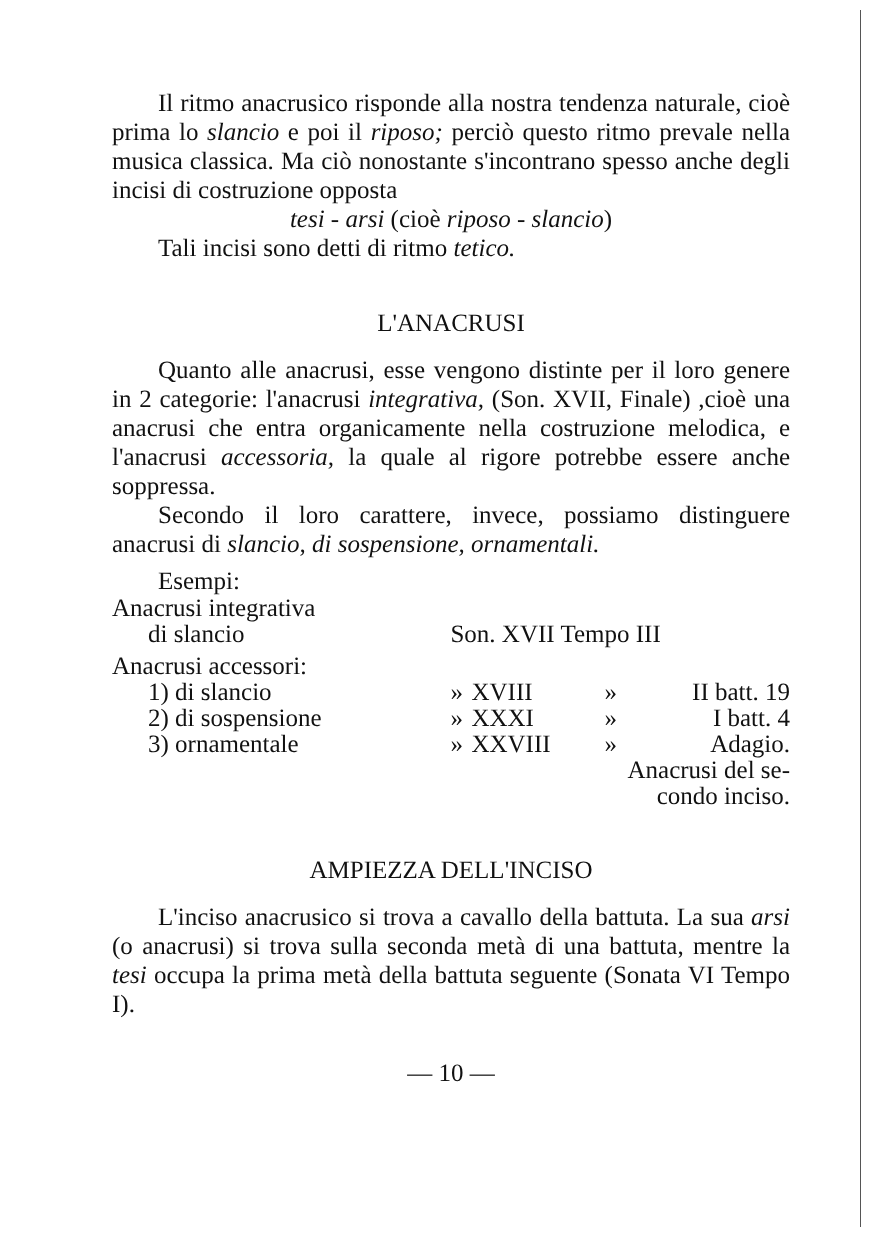Il ritmo anacrusico risponde alla nostra tendenza naturale, cioè prima lo slancio e poi il riposo; perciò questo ritmo prevale nella musica classica. Ma ciò nonostante s'incontrano spesso anche degli incisi di costruzione opposta
tesi - arsi (cioè riposo - slancio)
Tali incisi sono detti di ritmo tetico.
L'ANACRUSI
Quanto alle anacrusi, esse vengono distinte per il loro genere in 2 categorie: l'anacrusi integrativa, (Son. XVII, Finale) ,cioè una anacrusi che entra organicamente nella costruzione melodica, e l'anacrusi accessoria, la quale al rigore potrebbe essere anche soppressa.
Secondo il loro carattere, invece, possiamo distinguere anacrusi di slancio, di sospensione, ornamentali.
Esempi:
| Anacrusi integrativa | | | | |
| di slancio | Son. XVII Tempo III | | | |
| Anacrusi accessori: | | | | |
| 1) di slancio | » | XVIII | » | II batt. 19 |
| 2) di sospensione | » | XXXI | » | I batt. 4 |
| 3) ornamentale | » | XXVIII | » | Adagio. |
| Anacrusi del se- condo inciso. | | | | |
AMPIEZZA DELL'INCISO
L'inciso anacrusico si trova a cavallo della battuta. La sua arsi (o anacrusi) si trova sulla seconda metà di una battuta, mentre la tesi occupa la prima metà della battuta seguente (Sonata VI Tempo I).
— 10 —